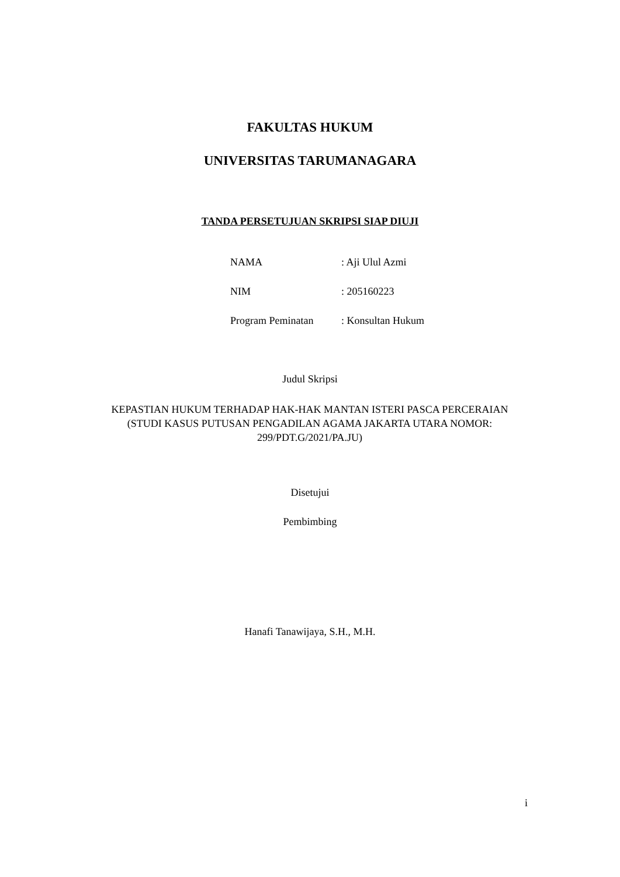FAKULTAS HUKUM
UNIVERSITAS TARUMANAGARA
TANDA PERSETUJUAN SKRIPSI SIAP DIUJI
NAMA : Aji Ulul Azmi
NIM : 205160223
Program Peminatan : Konsultan Hukum
Judul Skripsi
KEPASTIAN HUKUM TERHADAP HAK-HAK MANTAN ISTERI PASCA PERCERAIAN (STUDI KASUS PUTUSAN PENGADILAN AGAMA JAKARTA UTARA NOMOR: 299/PDT.G/2021/PA.JU)
Disetujui
Pembimbing
Hanafi Tanawijaya, S.H., M.H.
i